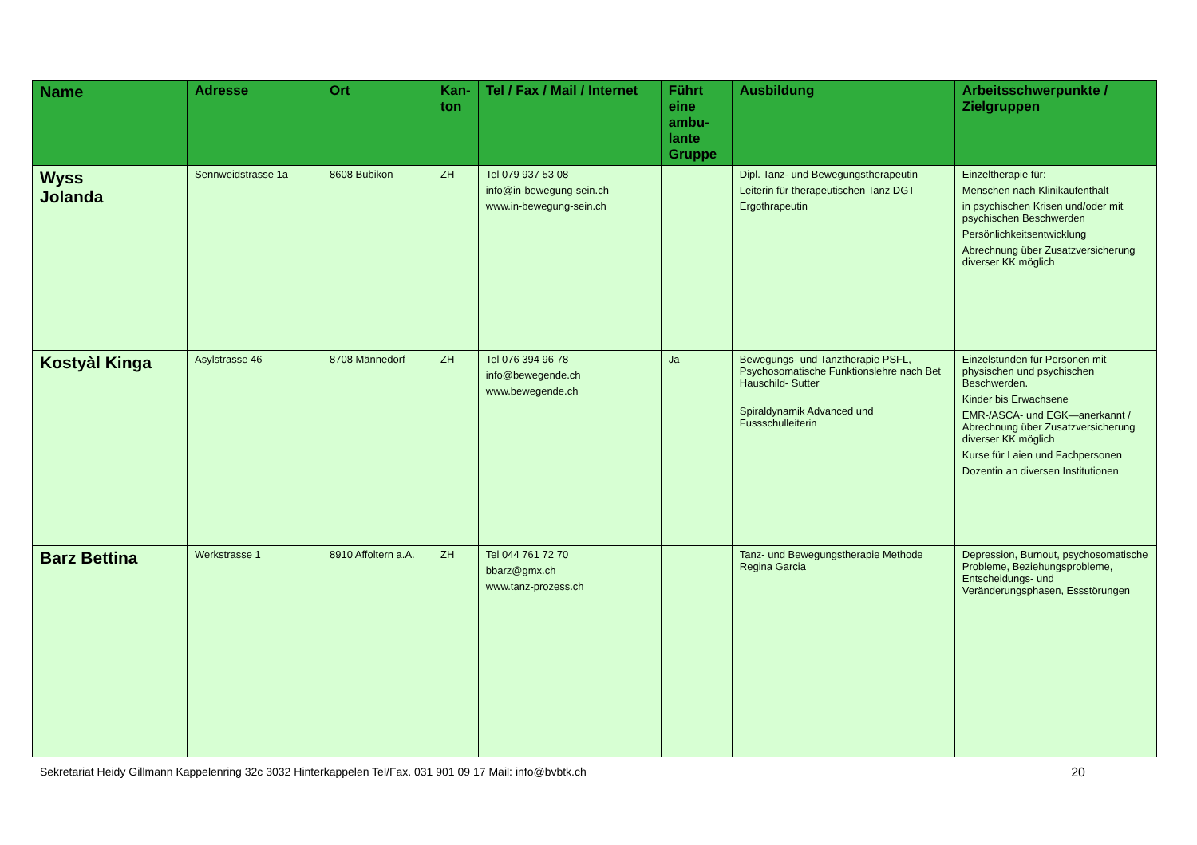| Name | Adresse | Ort | Kan-ton | Tel / Fax / Mail / Internet | Führt eine ambu-lante Gruppe | Ausbildung | Arbeitsschwerpunkte / Zielgruppen |
| --- | --- | --- | --- | --- | --- | --- | --- |
| Wyss Jolanda | Sennweidstrasse 1a | 8608 Bubikon | ZH | Tel 079 937 53 08 info@in-bewegung-sein.ch www.in-bewegung-sein.ch | | Dipl. Tanz- und Bewegungstherapeutin Leiterin für therapeutischen Tanz DGT Ergothrapeutin | Einzeltherapie für: Menschen nach Klinikaufenthalt in psychischen Krisen und/oder mit psychischen Beschwerden Persönlichkeitsentwicklung Abrechnung über Zusatzversicherung diverser KK möglich |
| Kostyàl Kinga | Asylstrasse 46 | 8708 Männedorf | ZH | Tel 076 394 96 78 info@bewegende.ch www.bewegende.ch | Ja | Bewegungs- und Tanztherapie PSFL, Psychosomatische Funktionslehre nach Bet Hauschild- Sutter Spiraldynamik Advanced und Fussschulleiterin | Einzelstunden für Personen mit physischen und psychischen Beschwerden. Kinder bis Erwachsene EMR-/ASCA- und EGK—anerkannt / Abrechnung über Zusatzversicherung diverser KK möglich Kurse für Laien und Fachpersonen Dozentin an diversen Institutionen |
| Barz Bettina | Werkstrasse 1 | 8910 Affoltern a.A. | ZH | Tel 044 761 72 70 bbarz@gmx.ch www.tanz-prozess.ch | | Tanz- und Bewegungstherapie Methode Regina Garcia | Depression, Burnout, psychosomatische Probleme, Beziehungsprobleme, Entscheidungs- und Veränderungsphasen, Essstörungen |
Sekretariat Heidy Gillmann Kappelenring 32c 3032 Hinterkappelen Tel/Fax. 031 901 09 17 Mail: info@bvbtk.ch 20